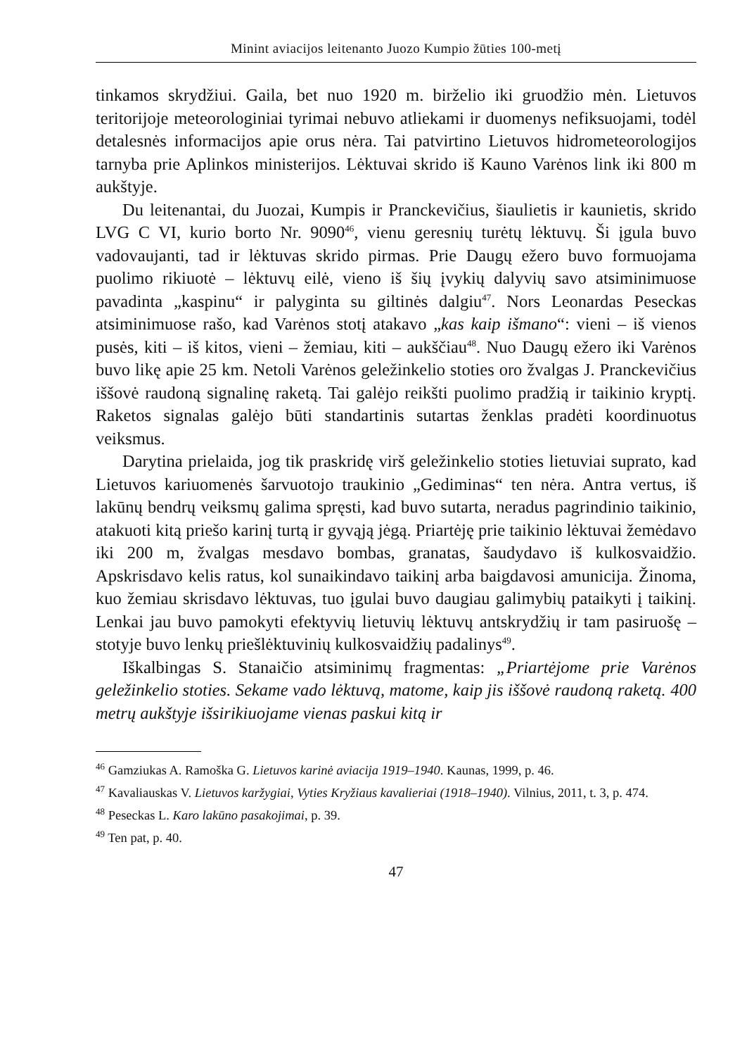Minint aviacijos leitenanto Juozo Kumpio žūties 100-metį
tinkamos skrydžiui. Gaila, bet nuo 1920 m. birželio iki gruodžio mėn. Lietuvos teritorijoje meteorologiniai tyrimai nebuvo atliekami ir duomenys nefiksuojami, todėl detalesnės informacijos apie orus nėra. Tai patvirtino Lietuvos hidrometeorologijos tarnyba prie Aplinkos ministerijos. Lėktuvai skrido iš Kauno Varėnos link iki 800 m aukštyje.
Du leitenantai, du Juozai, Kumpis ir Pranckevičius, šiaulietis ir kaunietis, skrido LVG C VI, kurio borto Nr. 9090<sup>46</sup>, vienu geresnių turėtų lėktuvų. Ši įgula buvo vadovaujanti, tad ir lėktuvas skrido pirmas. Prie Daugų ežero buvo formuojama puolimo rikiuotė – lėktuvų eilė, vieno iš šių įvykių dalyvių savo atsiminimuose pavadinta „kaspinu“ ir palyginta su giltinės dalgiu<sup>47</sup>. Nors Leonardas Peseckas atsiminimuose rašo, kad Varėnos stotį atakavo „kas kaip išmano“: vieni – iš vienos pusės, kiti – iš kitos, vieni – žemiau, kiti – aukščiau<sup>48</sup>. Nuo Daugų ežero iki Varėnos buvo likę apie 25 km. Netoli Varėnos geležinkelio stoties oro žvalgas J. Pranckevičius iššovė raudoną signalinę raketą. Tai galėjo reikšti puolimo pradžią ir taikinio kryptį. Raketos signalas galėjo būti standartinis sutartas ženklas pradėti koordinuotus veiksmus.
Darytina prielaida, jog tik praskridę virš geležinkelio stoties lietuviai suprato, kad Lietuvos kariuomenės šarvuotojo traukinio „Gediminas“ ten nėra. Antra vertus, iš lakūnų bendrų veiksmų galima spręsti, kad buvo sutarta, neradus pagrindinio taikinio, atakuoti kitą priešo karinį turtą ir gyvąją jėgą. Priartėję prie taikinio lėktuvai žemėdavo iki 200 m, žvalgas mesdavo bombas, granatas, šaudydavo iš kulkosvaidžio. Apskrisdavo kelis ratus, kol sunaikindavo taikinį arba baigdavosi amunicija. Žinoma, kuo žemiau skrisdavo lėktuvas, tuo įgulai buvo daugiau galimybių pataikyti į taikinį. Lenkai jau buvo pamokyti efektyvių lietuvių lėktuvų antskrydžių ir tam pasiruošę – stotyje buvo lenkų priešlėktuvinių kulkosvaidžių padalinys<sup>49</sup>.
Iškalbingas S. Stanaičio atsiminimų fragmentas: „Priartėjome prie Varėnos geležinkelio stoties. Sekame vado lėktuvą, matome, kaip jis iššovė raudoną raketą. 400 metrų aukštyje išsirikiuojame vienas paskui kitą ir
<sup>46</sup> Gamziukas A. Ramoška G. Lietuvos karinė aviacija 1919–1940. Kaunas, 1999, p. 46.
<sup>47</sup> Kavaliauskas V. Lietuvos karžygiai, Vyties Kryžiaus kavalieriai (1918–1940). Vilnius, 2011, t. 3, p. 474.
<sup>48</sup> Peseckas L. Karo lakūno pasakojimai, p. 39.
<sup>49</sup> Ten pat, p. 40.
47